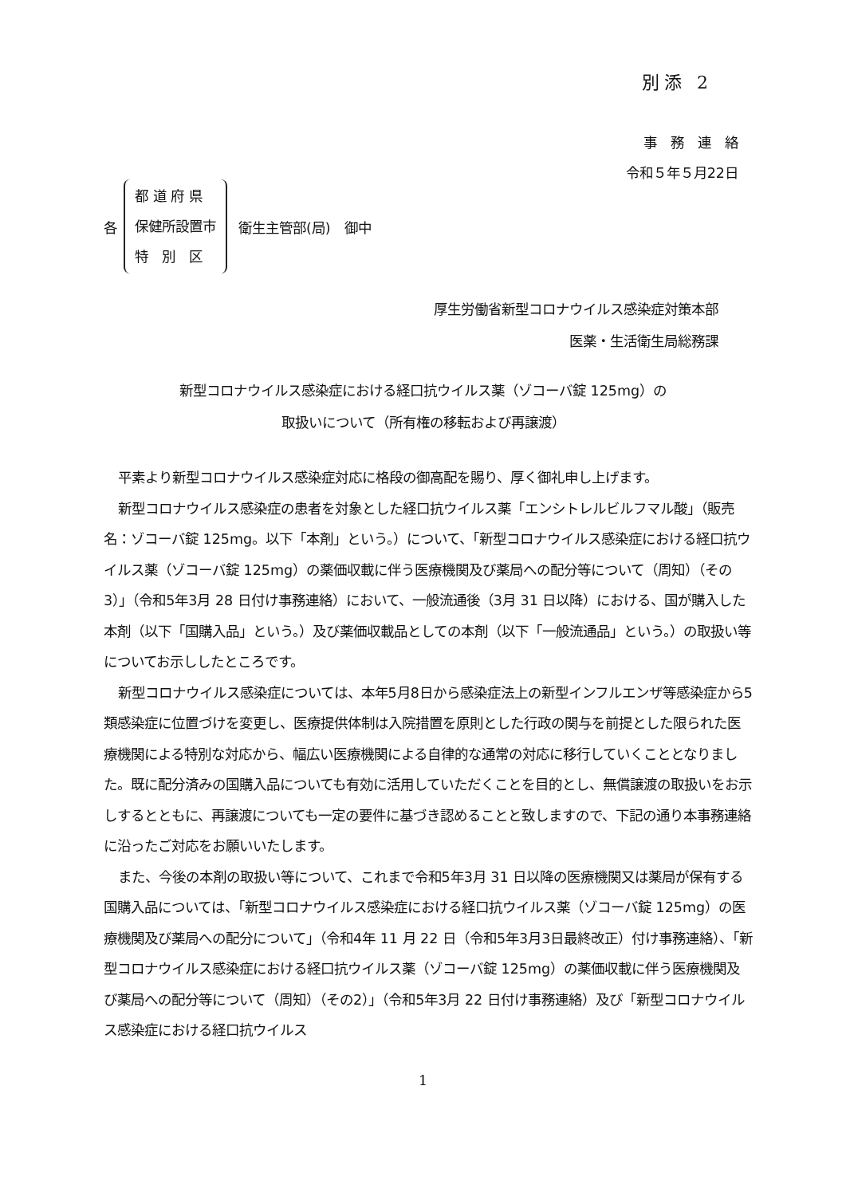別添 2
事　務　連　絡
令和５年５月22日
各
都 道 府 県
保健所設置市
特　別　区
衛生主管部(局)　御中
厚生労働省新型コロナウイルス感染症対策本部
医薬・生活衛生局総務課
新型コロナウイルス感染症における経口抗ウイルス薬（ゾコーバ錠 125mg）の
取扱いについて（所有権の移転および再譲渡）
平素より新型コロナウイルス感染症対応に格段の御高配を賜り、厚く御礼申し上げます。
新型コロナウイルス感染症の患者を対象とした経口抗ウイルス薬「エンシトレルビルフマル酸」（販売名：ゾコーバ錠 125mg。以下「本剤」という。）について、「新型コロナウイルス感染症における経口抗ウイルス薬（ゾコーバ錠 125mg）の薬価収載に伴う医療機関及び薬局への配分等について（周知）（その3）」（令和5年3月 28 日付け事務連絡）において、一般流通後（3月 31 日以降）における、国が購入した本剤（以下「国購入品」という。）及び薬価収載品としての本剤（以下「一般流通品」という。）の取扱い等についてお示ししたところです。
新型コロナウイルス感染症については、本年5月8日から感染症法上の新型インフルエンザ等感染症から5類感染症に位置づけを変更し、医療提供体制は入院措置を原則とした行政の関与を前提とした限られた医療機関による特別な対応から、幅広い医療機関による自律的な通常の対応に移行していくこととなりました。既に配分済みの国購入品についても有効に活用していただくことを目的とし、無償譲渡の取扱いをお示しするとともに、再譲渡についても一定の要件に基づき認めることと致しますので、下記の通り本事務連絡に沿ったご対応をお願いいたします。
また、今後の本剤の取扱い等について、これまで令和5年3月 31 日以降の医療機関又は薬局が保有する国購入品については、「新型コロナウイルス感染症における経口抗ウイルス薬（ゾコーバ錠 125mg）の医療機関及び薬局への配分について」（令和4年 11 月 22 日（令和5年3月3日最終改正）付け事務連絡）、「新型コロナウイルス感染症における経口抗ウイルス薬（ゾコーバ錠 125mg）の薬価収載に伴う医療機関及び薬局への配分等について（周知）（その2）」（令和5年3月 22 日付け事務連絡）及び「新型コロナウイルス感染症における経口抗ウイルス
1